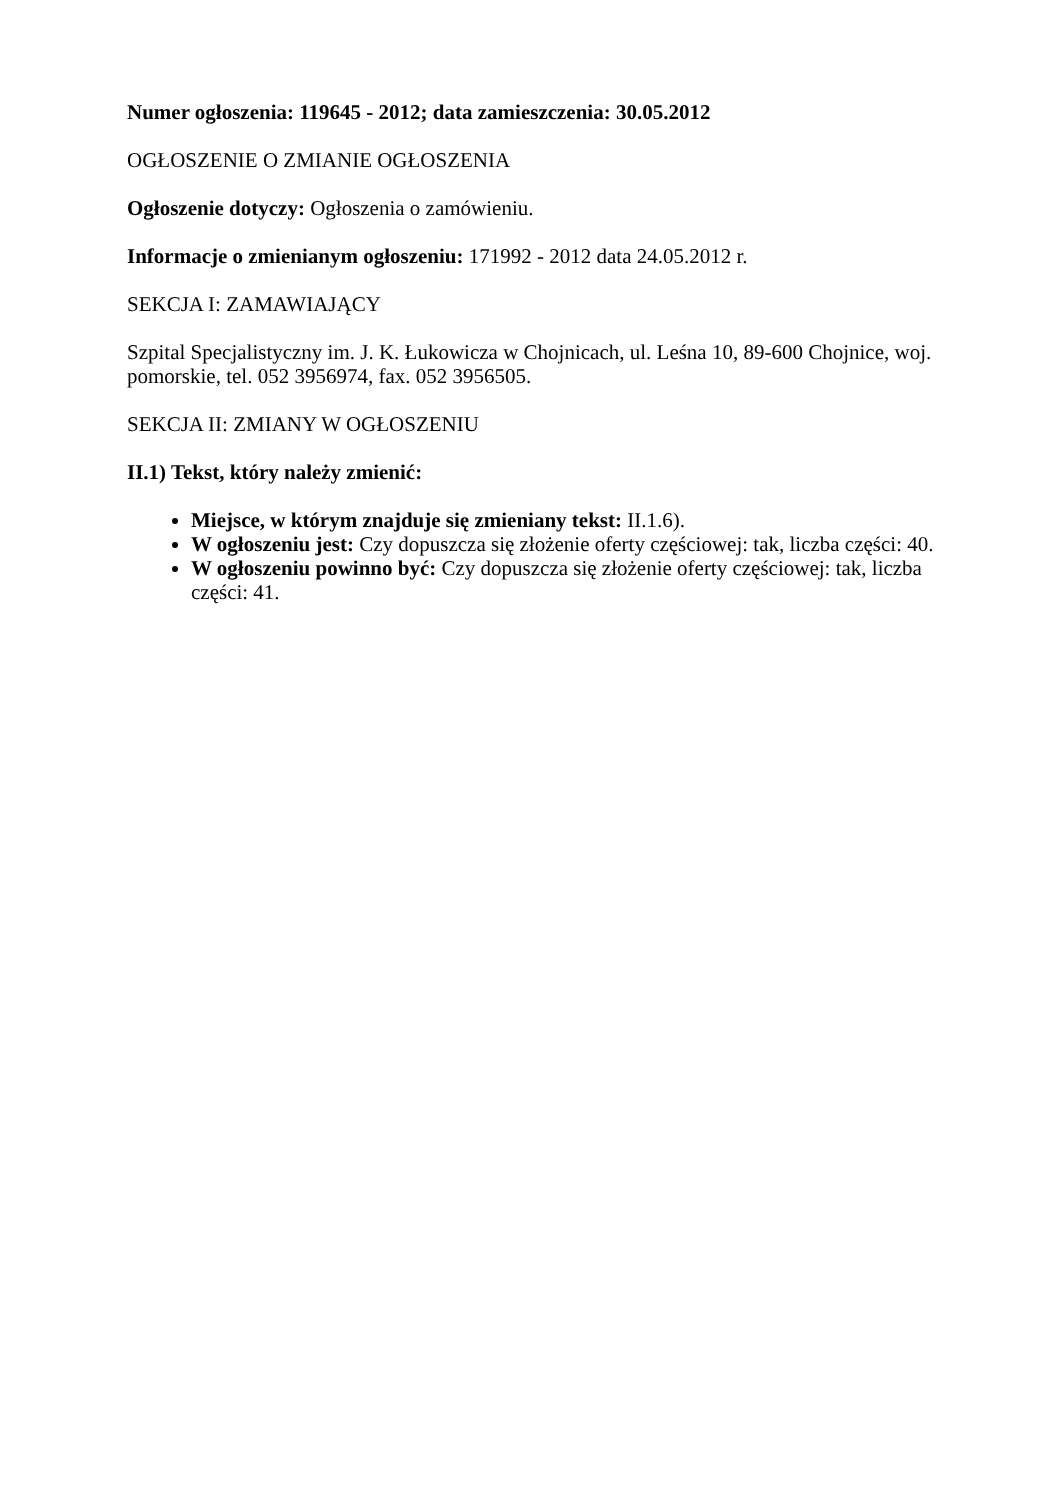Numer ogłoszenia: 119645 - 2012; data zamieszczenia: 30.05.2012
OGŁOSZENIE O ZMIANIE OGŁOSZENIA
Ogłoszenie dotyczy: Ogłoszenia o zamówieniu.
Informacje o zmienianym ogłoszeniu: 171992 - 2012 data 24.05.2012 r.
SEKCJA I: ZAMAWIAJĄCY
Szpital Specjalistyczny im. J. K. Łukowicza w Chojnicach, ul. Leśna 10, 89-600 Chojnice, woj. pomorskie, tel. 052 3956974, fax. 052 3956505.
SEKCJA II: ZMIANY W OGŁOSZENIU
II.1) Tekst, który należy zmienić:
Miejsce, w którym znajduje się zmieniany tekst: II.1.6).
W ogłoszeniu jest: Czy dopuszcza się złożenie oferty częściowej: tak, liczba części: 40.
W ogłoszeniu powinno być: Czy dopuszcza się złożenie oferty częściowej: tak, liczba części: 41.